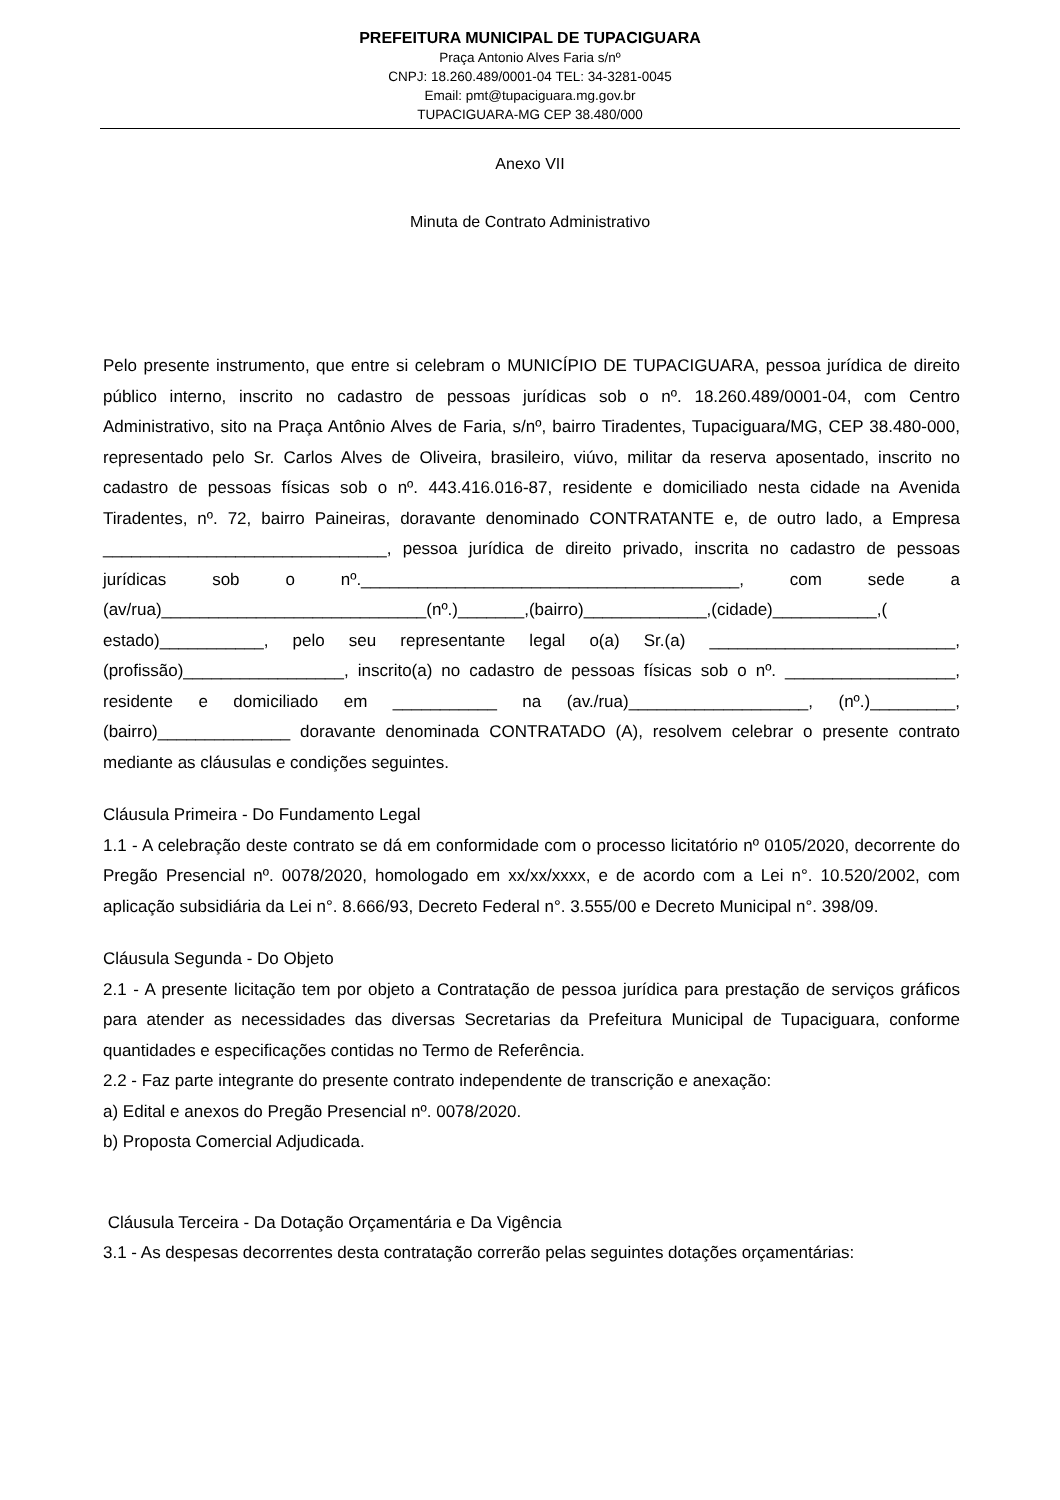PREFEITURA MUNICIPAL DE TUPACIGUARA
Praça Antonio Alves Faria s/nº
CNPJ: 18.260.489/0001-04 TEL: 34-3281-0045
Email: pmt@tupaciguara.mg.gov.br
TUPACIGUARA-MG CEP 38.480/000
Anexo VII
Minuta de Contrato Administrativo
Pelo presente instrumento, que entre si celebram o MUNICÍPIO DE TUPACIGUARA, pessoa jurídica de direito público interno, inscrito no cadastro de pessoas jurídicas sob o nº. 18.260.489/0001-04, com Centro Administrativo, sito na Praça Antônio Alves de Faria, s/nº, bairro Tiradentes, Tupaciguara/MG, CEP 38.480-000, representado pelo Sr. Carlos Alves de Oliveira, brasileiro, viúvo, militar da reserva aposentado, inscrito no cadastro de pessoas físicas sob o nº. 443.416.016-87, residente e domiciliado nesta cidade na Avenida Tiradentes, nº. 72, bairro Paineiras, doravante denominado CONTRATANTE e, de outro lado, a Empresa ______________________________, pessoa jurídica de direito privado, inscrita no cadastro de pessoas jurídicas sob o nº.________________________________________, com sede a (av/rua)____________________________(nº.)_______,(bairro)_____________,(cidade)___________,( estado)___________, pelo seu representante legal o(a) Sr.(a) __________________________, (profissão)_________________, inscrito(a) no cadastro de pessoas físicas sob o nº. __________________, residente e domiciliado em ___________ na (av./rua)___________________, (nº.)_________, (bairro)______________ doravante denominada CONTRATADO (A), resolvem celebrar o presente contrato mediante as cláusulas e condições seguintes.
Cláusula Primeira - Do Fundamento Legal
1.1 - A celebração deste contrato se dá em conformidade com o processo licitatório nº 0105/2020, decorrente do Pregão Presencial nº. 0078/2020, homologado em xx/xx/xxxx, e de acordo com a Lei n°. 10.520/2002, com aplicação subsidiária da Lei n°. 8.666/93, Decreto Federal n°. 3.555/00 e Decreto Municipal n°. 398/09.
Cláusula Segunda - Do Objeto
2.1 - A presente licitação tem por objeto a Contratação de pessoa jurídica para prestação de serviços gráficos para atender as necessidades das diversas Secretarias da Prefeitura Municipal de Tupaciguara, conforme quantidades e especificações contidas no Termo de Referência.
2.2 - Faz parte integrante do presente contrato independente de transcrição e anexação:
a) Edital e anexos do Pregão Presencial nº. 0078/2020.
b) Proposta Comercial Adjudicada.
Cláusula Terceira - Da Dotação Orçamentária e Da Vigência
3.1 - As despesas decorrentes desta contratação correrão pelas seguintes dotações orçamentárias: